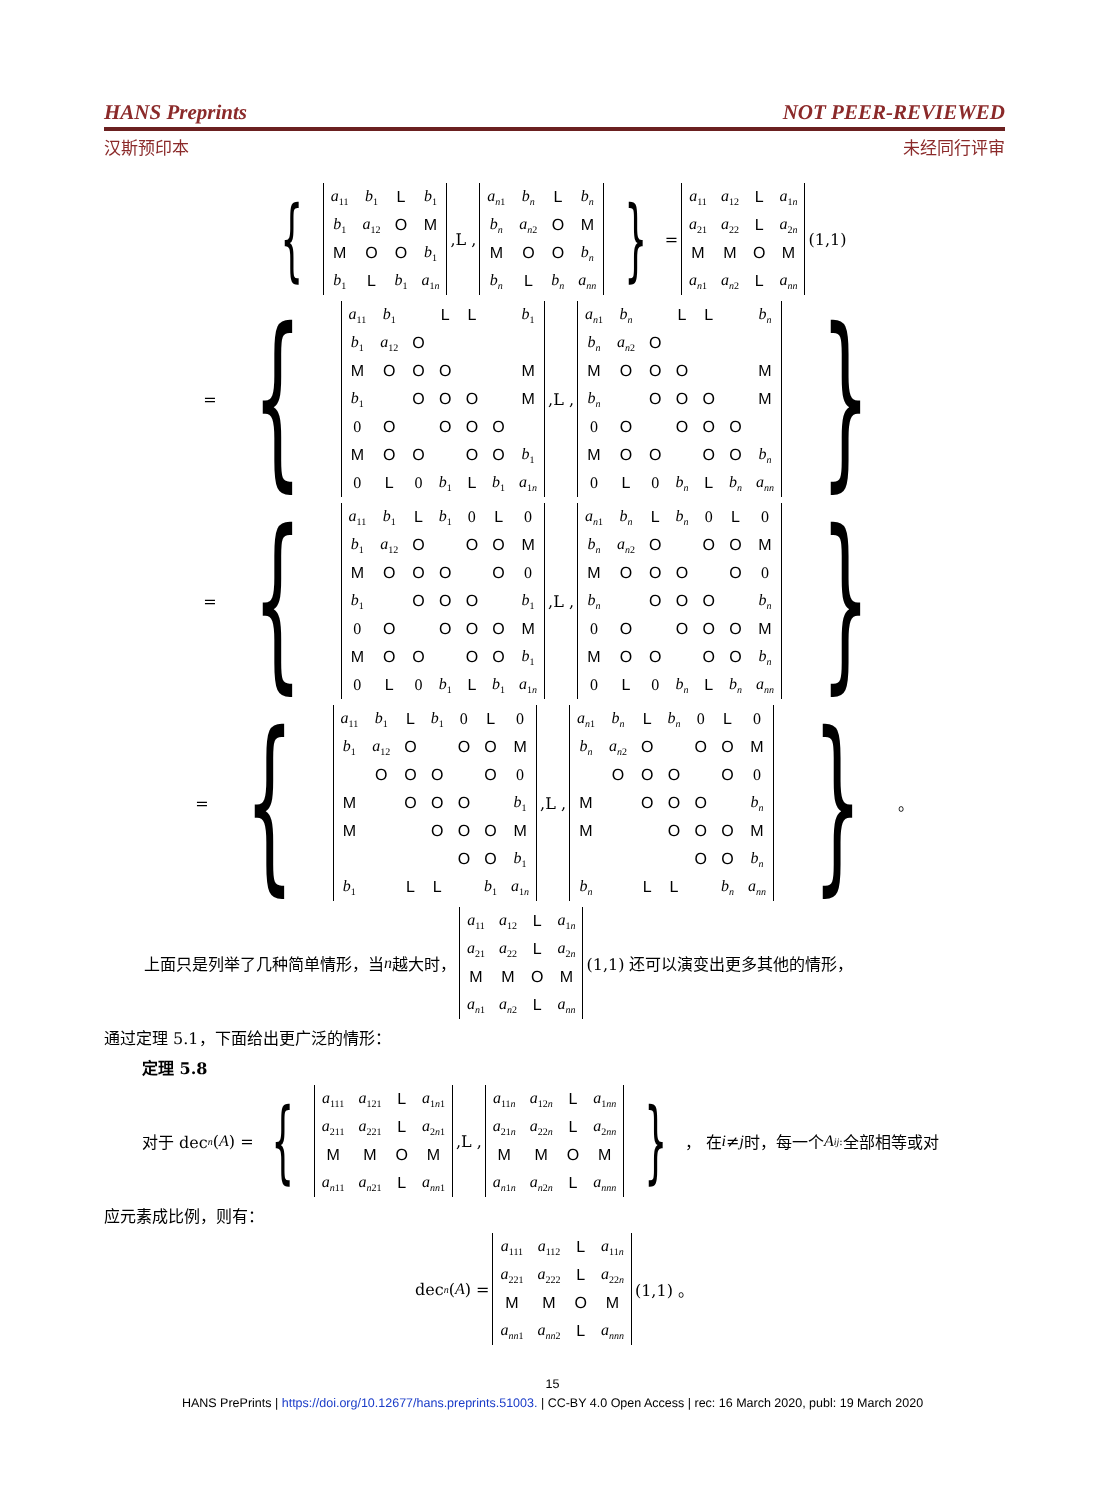HANS Preprints NOT PEER-REVIEWED
汉斯预印本 未经同行评审
{
| a<sub>11</sub> | b<sub>1</sub> | L | b<sub>1</sub> |
| b<sub>1</sub> | a<sub>12</sub> | O | M |
| M | O | O | b<sub>1</sub> |
| b<sub>1</sub> | L | b<sub>1</sub> | a<sub>1n</sub> |
,L ,
| a<sub>n1</sub> | b<sub>n</sub> | L | b<sub>n</sub> |
| b<sub>n</sub> | a<sub>n2</sub> | O | M |
| M | O | O | b<sub>n</sub> |
| b<sub>n</sub> | L | b<sub>n</sub> | a<sub>nn</sub> |
} =
| a<sub>11</sub> | a<sub>12</sub> | L | a<sub>1n</sub> |
| a<sub>21</sub> | a<sub>22</sub> | L | a<sub>2n</sub> |
| M | M | O | M |
| a<sub>n1</sub> | a<sub>n2</sub> | L | a<sub>nn</sub> |
(1,1)
= {
| a<sub>11</sub> | b<sub>1</sub> | | L | L | | b<sub>1</sub> |
| b<sub>1</sub> | a<sub>12</sub> | O | | | | |
| M | O | O | O | | | M |
| b<sub>1</sub> | | O | O | O | | M |
| 0 | O | | O | O | O | |
| M | O | O | | O | O | b<sub>1</sub> |
| 0 | L | 0 | b<sub>1</sub> | L | b<sub>1</sub> | a<sub>1n</sub> |
,L ,
| a<sub>n1</sub> | b<sub>n</sub> | | L | L | | b<sub>n</sub> |
| b<sub>n</sub> | a<sub>n2</sub> | O | | | | |
| M | O | O | O | | | M |
| b<sub>n</sub> | | O | O | O | | M |
| 0 | O | | O | O | O | |
| M | O | O | | O | O | b<sub>n</sub> |
| 0 | L | 0 | b<sub>n</sub> | L | b<sub>n</sub> | a<sub>nn</sub> |
}
= {
| a<sub>11</sub> | b<sub>1</sub> | L | b<sub>1</sub> | 0 | L | 0 |
| b<sub>1</sub> | a<sub>12</sub> | O | | O | O | M |
| M | O | O | O | | O | 0 |
| b<sub>1</sub> | | O | O | O | | b<sub>1</sub> |
| 0 | O | | O | O | O | M |
| M | O | O | | O | O | b<sub>1</sub> |
| 0 | L | 0 | b<sub>1</sub> | L | b<sub>1</sub> | a<sub>1n</sub> |
,L ,
| a<sub>n1</sub> | b<sub>n</sub> | L | b<sub>n</sub> | 0 | L | 0 |
| b<sub>n</sub> | a<sub>n2</sub> | O | | O | O | M |
| M | O | O | O | | O | 0 |
| b<sub>n</sub> | | O | O | O | | b<sub>n</sub> |
| 0 | O | | O | O | O | M |
| M | O | O | | O | O | b<sub>n</sub> |
| 0 | L | 0 | b<sub>n</sub> | L | b<sub>n</sub> | a<sub>nn</sub> |
}
= {
| a<sub>11</sub> | b<sub>1</sub> | L | b<sub>1</sub> | 0 | L | 0 |
| b<sub>1</sub> | a<sub>12</sub> | O | | O | O | M |
| | O | O | O | | O | 0 |
| M | | O | O | O | | b<sub>1</sub> |
| M | | | O | O | O | M |
| | | | | O | O | b<sub>1</sub> |
| b<sub>1</sub> | | L | L | | b<sub>1</sub> | a<sub>1n</sub> |
,L ,
| a<sub>n1</sub> | b<sub>n</sub> | L | b<sub>n</sub> | 0 | L | 0 |
| b<sub>n</sub> | a<sub>n2</sub> | O | | O | O | M |
| | O | O | O | | O | 0 |
| M | | O | O | O | | b<sub>n</sub> |
| M | | | O | O | O | M |
| | | | | O | O | b<sub>n</sub> |
| b<sub>n</sub> | | L | L | | b<sub>n</sub> | a<sub>nn</sub> |
} 。
上面只是列举了几种简单情形，当 n 越大时，
| a<sub>11</sub> | a<sub>12</sub> | L | a<sub>1n</sub> |
| a<sub>21</sub> | a<sub>22</sub> | L | a<sub>2n</sub> |
| M | M | O | M |
| a<sub>n1</sub> | a<sub>n2</sub> | L | a<sub>nn</sub> |
(1,1) 还可以演变出更多其他的情形，
通过定理 5.1，下面给出更广泛的情形：
定理 5.8
对于 dec<sub>n</sub> (A) = {
| a<sub>111</sub> | a<sub>121</sub> | L | a<sub>1n1</sub> |
| a<sub>211</sub> | a<sub>221</sub> | L | a<sub>2n1</sub> |
| M | M | O | M |
| a<sub>n11</sub> | a<sub>n21</sub> | L | a<sub>nn1</sub> |
,L ,
| a<sub>11n</sub> | a<sub>12n</sub> | L | a<sub>1nn</sub> |
| a<sub>21n</sub> | a<sub>22n</sub> | L | a<sub>2nn</sub> |
| M | M | O | M |
| a<sub>n1n</sub> | a<sub>n2n</sub> | L | a<sub>nnn</sub> |
} ， 在 i ≠ j 时，每一个 A<sub>ij:</sub> 全部相等或对
应元素成比例，则有：
dec<sub>n</sub> (A) =
| a<sub>111</sub> | a<sub>112</sub> | L | a<sub>11n</sub> |
| a<sub>221</sub> | a<sub>222</sub> | L | a<sub>22n</sub> |
| M | M | O | M |
| a<sub>nn1</sub> | a<sub>nn2</sub> | L | a<sub>nnn</sub> |
(1,1) 。
15
HANS PrePrints | https://doi.org/10.12677/hans.preprints.51003. | CC-BY 4.0 Open Access | rec: 16 March 2020, publ: 19 March 2020